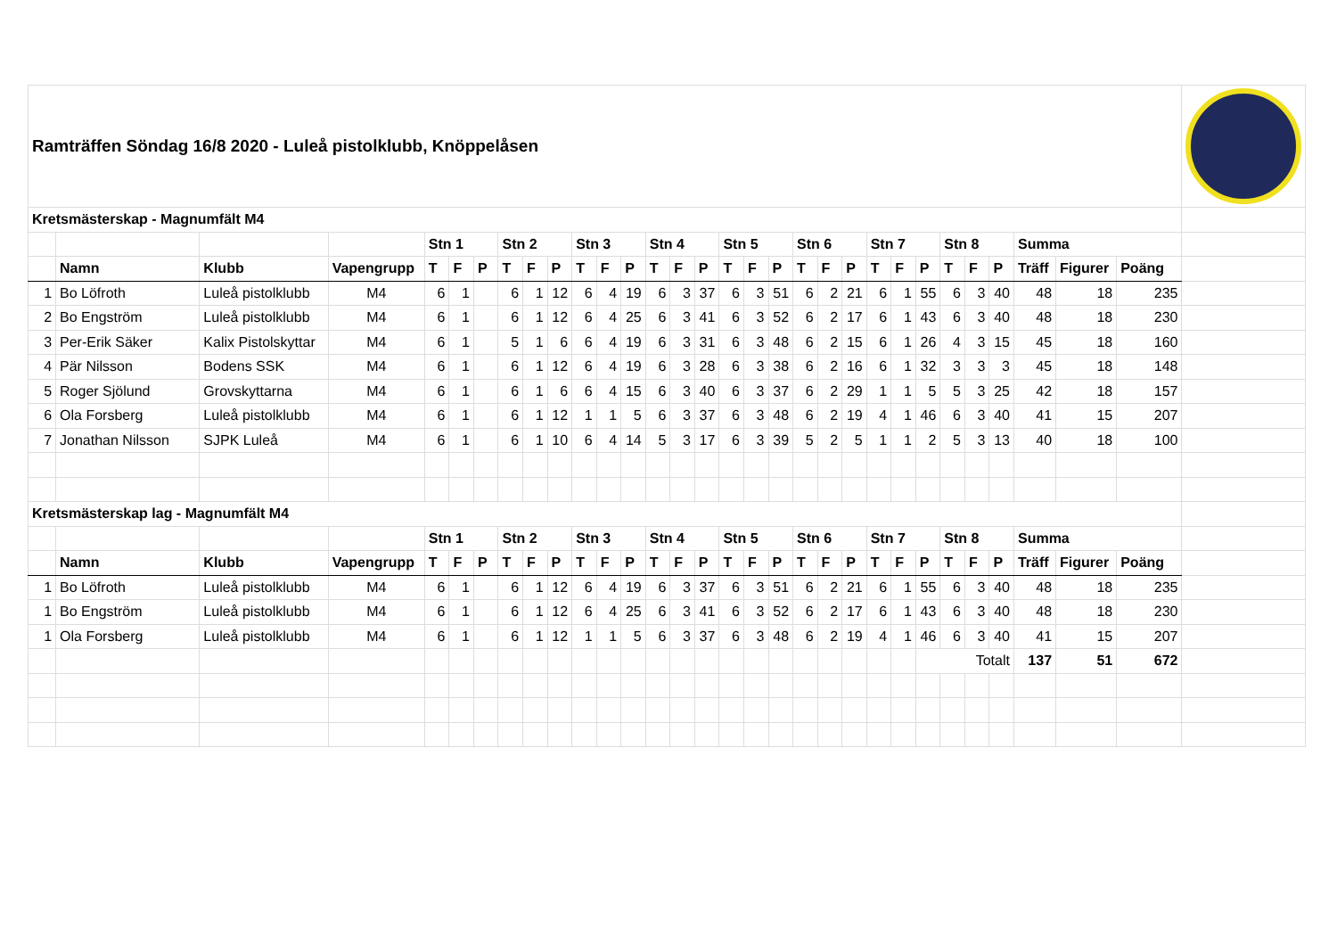| Ramträffen Söndag 16/8 2020 - Luleå pistolklubb, Knöppelåsen | | | | | | | | | | | | | | | | | | | | | | | | | | | | | | | |
| Kretsmästerskap - Magnumfält M4 | | | | | | | | | | | | | | | | | | | | | | | | | | | | | | | |
| | | | | Stn 1 | | | Stn 2 | | | Stn 3 | | | Stn 4 | | | Stn 5 | | | Stn 6 | | | Stn 7 | | | Stn 8 | | | Summa | | | |
| | Namn | Klubb | Vapengrupp | T | F | P | T | F | P | T | F | P | T | F | P | T | F | P | T | F | P | T | F | P | T | F | P | Träff | Figurer | Poäng | |
| 1 | Bo Löfroth | Luleå pistolklubb | M4 | 6 | 1 | | 6 | 1 | 12 | 6 | 4 | 19 | 6 | 3 | 37 | 6 | 3 | 51 | 6 | 2 | 21 | 6 | 1 | 55 | 6 | 3 | 40 | 48 | 18 | 235 | |
| 2 | Bo Engström | Luleå pistolklubb | M4 | 6 | 1 | | 6 | 1 | 12 | 6 | 4 | 25 | 6 | 3 | 41 | 6 | 3 | 52 | 6 | 2 | 17 | 6 | 1 | 43 | 6 | 3 | 40 | 48 | 18 | 230 | |
| 3 | Per-Erik Säker | Kalix Pistolskyttar | M4 | 6 | 1 | | 5 | 1 | 6 | 6 | 4 | 19 | 6 | 3 | 31 | 6 | 3 | 48 | 6 | 2 | 15 | 6 | 1 | 26 | 4 | 3 | 15 | 45 | 18 | 160 | |
| 4 | Pär Nilsson | Bodens SSK | M4 | 6 | 1 | | 6 | 1 | 12 | 6 | 4 | 19 | 6 | 3 | 28 | 6 | 3 | 38 | 6 | 2 | 16 | 6 | 1 | 32 | 3 | 3 | 3 | 45 | 18 | 148 | |
| 5 | Roger Sjölund | Grovskyttarna | M4 | 6 | 1 | | 6 | 1 | 6 | 6 | 4 | 15 | 6 | 3 | 40 | 6 | 3 | 37 | 6 | 2 | 29 | 1 | 1 | 5 | 5 | 3 | 25 | 42 | 18 | 157 | |
| 6 | Ola Forsberg | Luleå pistolklubb | M4 | 6 | 1 | | 6 | 1 | 12 | 1 | 1 | 5 | 6 | 3 | 37 | 6 | 3 | 48 | 6 | 2 | 19 | 4 | 1 | 46 | 6 | 3 | 40 | 41 | 15 | 207 | |
| 7 | Jonathan Nilsson | SJPK Luleå | M4 | 6 | 1 | | 6 | 1 | 10 | 6 | 4 | 14 | 5 | 3 | 17 | 6 | 3 | 39 | 5 | 2 | 5 | 1 | 1 | 2 | 5 | 3 | 13 | 40 | 18 | 100 | |
| Kretsmästerskap lag - Magnumfält M4 | | | | | | | | | | | | | | | | | | | | | | | | | | | | | | | |
| | | | | Stn 1 | | | Stn 2 | | | Stn 3 | | | Stn 4 | | | Stn 5 | | | Stn 6 | | | Stn 7 | | | Stn 8 | | | Summa | | | |
| | Namn | Klubb | Vapengrupp | T | F | P | T | F | P | T | F | P | T | F | P | T | F | P | T | F | P | T | F | P | T | F | P | Träff | Figurer | Poäng | |
| 1 | Bo Löfroth | Luleå pistolklubb | M4 | 6 | 1 | | 6 | 1 | 12 | 6 | 4 | 19 | 6 | 3 | 37 | 6 | 3 | 51 | 6 | 2 | 21 | 6 | 1 | 55 | 6 | 3 | 40 | 48 | 18 | 235 | |
| 1 | Bo Engström | Luleå pistolklubb | M4 | 6 | 1 | | 6 | 1 | 12 | 6 | 4 | 25 | 6 | 3 | 41 | 6 | 3 | 52 | 6 | 2 | 17 | 6 | 1 | 43 | 6 | 3 | 40 | 48 | 18 | 230 | |
| 1 | Ola Forsberg | Luleå pistolklubb | M4 | 6 | 1 | | 6 | 1 | 12 | 1 | 1 | 5 | 6 | 3 | 37 | 6 | 3 | 48 | 6 | 2 | 19 | 4 | 1 | 46 | 6 | 3 | 40 | 41 | 15 | 207 | |
| | | | | | | | | | | | | | | | | | | | | | | | | Totalt | | | | 137 | 51 | 672 | |